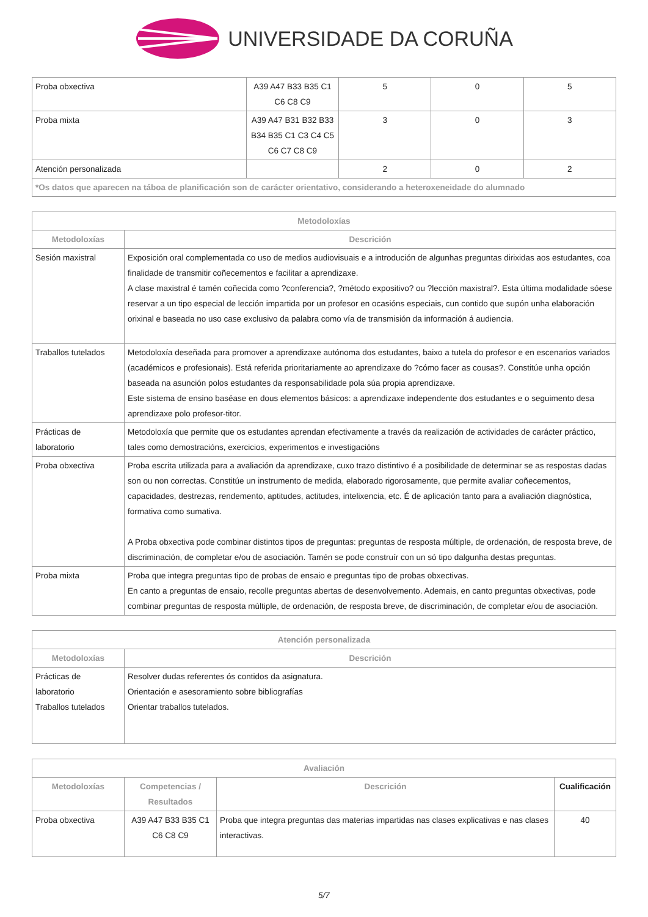UNIVERSIDADE DA CORUÑA
| Proba obxectiva | A39 A47 B33 B35 C1 C6 C8 C9 | 5 | 0 | 5 |
| Proba mixta | A39 A47 B31 B32 B33 B34 B35 C1 C3 C4 C5 C6 C7 C8 C9 | 3 | 0 | 3 |
| Atención personalizada | | 2 | 0 | 2 |
| *Os datos que aparecen na táboa de planificación son de carácter orientativo, considerando a heteroxeneidade do alumnado | | | | |
| Metodoloxías | |
| --- | --- |
| Metodoloxías | Descrición |
| Sesión maxistral | Exposición oral complementada co uso de medios audiovisuais e a introdución de algunhas preguntas dirixidas aos estudantes, coa finalidade de transmitir coñecementos e facilitar a aprendizaxe. A clase maxistral é tamén coñecida como ?conferencia?, ?método expositivo? ou ?lección maxistral?. Esta última modalidade sóese reservar a un tipo especial de lección impartida por un profesor en ocasións especiais, cun contido que supón unha elaboración orixinal e baseada no uso case exclusivo da palabra como vía de transmisión da información á audiencia. |
| Traballos tutelados | Metodoloxía deseñada para promover a aprendizaxe autónoma dos estudantes, baixo a tutela do profesor e en escenarios variados (académicos e profesionais). Está referida prioritariamente ao aprendizaxe do ?cómo facer as cousas?. Constitúe unha opción baseada na asunción polos estudantes da responsabilidade pola súa propia aprendizaxe. Este sistema de ensino baséase en dous elementos básicos: a aprendizaxe independente dos estudantes e o seguimento desa aprendizaxe polo profesor-titor. |
| Prácticas de laboratorio | Metodoloxía que permite que os estudantes aprendan efectivamente a través da realización de actividades de carácter práctico, tales como demostracións, exercicios, experimentos e investigacións |
| Proba obxectiva | Proba escrita utilizada para a avaliación da aprendizaxe, cuxo trazo distintivo é a posibilidade de determinar se as respostas dadas son ou non correctas. Constitúe un instrumento de medida, elaborado rigorosamente, que permite avaliar coñecementos, capacidades, destrezas, rendemento, aptitudes, actitudes, intelixencia, etc. É de aplicación tanto para a avaliación diagnóstica, formativa como sumativa. A Proba obxectiva pode combinar distintos tipos de preguntas: preguntas de resposta múltiple, de ordenación, de resposta breve, de discriminación, de completar e/ou de asociación. Tamén se pode construír con un só tipo dalgunha destas preguntas. |
| Proba mixta | Proba que integra preguntas tipo de probas de ensaio e preguntas tipo de probas obxectivas. En canto a preguntas de ensaio, recolle preguntas abertas de desenvolvemento. Ademais, en canto preguntas obxectivas, pode combinar preguntas de resposta múltiple, de ordenación, de resposta breve, de discriminación, de completar e/ou de asociación. |
| Atención personalizada | |
| --- | --- |
| Metodoloxías | Descrición |
| Prácticas de laboratorio Traballos tutelados | Resolver dudas referentes ós contidos da asignatura. Orientación e asesoramiento sobre bibliografías Orientar traballos tutelados. |
| Avaliación | | | |
| --- | --- | --- | --- |
| Metodoloxías | Competencias / Resultados | Descrición | Cualificación |
| Proba obxectiva | A39 A47 B33 B35 C1 C6 C8 C9 | Proba que integra preguntas das materias impartidas nas clases explicativas e nas clases interactivas. | 40 |
5/7